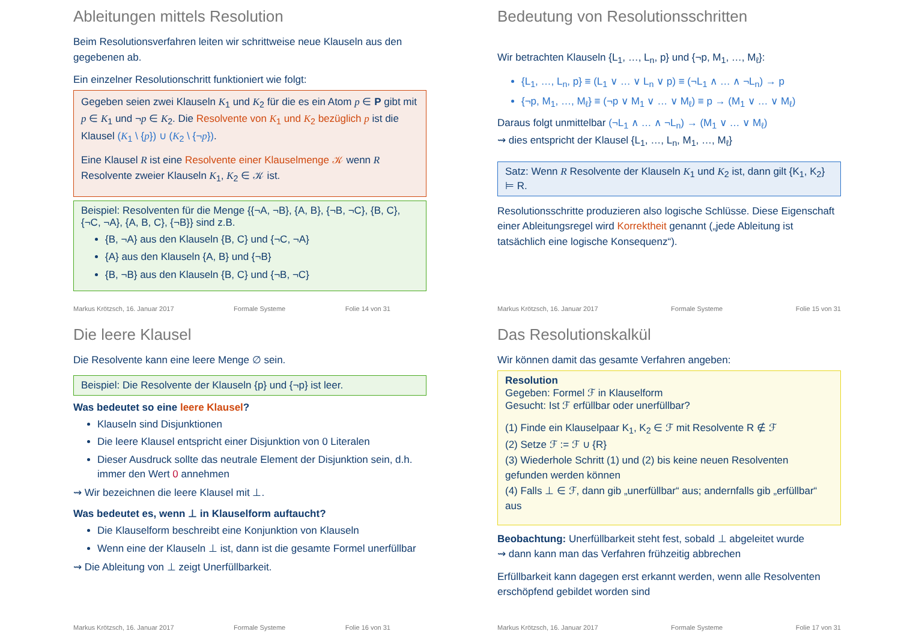Ableitungen mittels Resolution
Beim Resolutionsverfahren leiten wir schrittweise neue Klauseln aus den gegebenen ab.
Ein einzelner Resolutionschritt funktioniert wie folgt:
Gegeben seien zwei Klauseln K<sub>1</sub> und K<sub>2</sub> für die es ein Atom p ∈ P gibt mit p ∈ K<sub>1</sub> und ¬p ∈ K<sub>2</sub>. Die Resolvente von K<sub>1</sub> und K<sub>2</sub> bezüglich p ist die Klausel (K<sub>1</sub> \ {p}) ∪ (K<sub>2</sub> \ {¬p}).
Eine Klausel R ist eine Resolvente einer Klauselmenge 𝒦 wenn R Resolvente zweier Klauseln K<sub>1</sub>, K<sub>2</sub> ∈ 𝒦 ist.
Beispiel: Resolventen für die Menge {{¬A, ¬B}, {A, B}, {¬B, ¬C}, {B, C}, {¬C, ¬A}, {A, B, C}, {¬B}} sind z.B.
{B, ¬A} aus den Klauseln {B, C} und {¬C, ¬A}
{A} aus den Klauseln {A, B} und {¬B}
{B, ¬B} aus den Klauseln {B, C} und {¬B, ¬C}
Markus Krötzsch, 16. Januar 2017 Formale Systeme Folie 14 von 31
Bedeutung von Resolutionsschritten
Wir betrachten Klauseln {L<sub>1</sub>, …, L<sub>n</sub>, p} und {¬p, M<sub>1</sub>, …, M<sub>ℓ</sub>}:
{L<sub>1</sub>, …, L<sub>n</sub>, p} ≡ (L<sub>1</sub> ∨ … ∨ L<sub>n</sub> ∨ p) ≡ (¬L<sub>1</sub> ∧ … ∧ ¬L<sub>n</sub>) → p
{¬p, M<sub>1</sub>, …, M<sub>ℓ</sub>} ≡ (¬p ∨ M<sub>1</sub> ∨ … ∨ M<sub>ℓ</sub>) ≡ p → (M<sub>1</sub> ∨ … ∨ M<sub>ℓ</sub>)
Daraus folgt unmittelbar (¬L<sub>1</sub> ∧ … ∧ ¬L<sub>n</sub>) → (M<sub>1</sub> ∨ … ∨ M<sub>ℓ</sub>)
⇝ dies entspricht der Klausel {L<sub>1</sub>, …, L<sub>n</sub>, M<sub>1</sub>, …, M<sub>ℓ</sub>}
Satz: Wenn R Resolvente der Klauseln K<sub>1</sub> und K<sub>2</sub> ist, dann gilt {K<sub>1</sub>, K<sub>2</sub>} ⊨ R.
Resolutionsschritte produzieren also logische Schlüsse. Diese Eigenschaft einer Ableitungsregel wird Korrektheit genannt („jede Ableitung ist tatsächlich eine logische Konsequenz“).
Markus Krötzsch, 16. Januar 2017 Formale Systeme Folie 15 von 31
Die leere Klausel
Die Resolvente kann eine leere Menge ∅ sein.
Beispiel: Die Resolvente der Klauseln {p} und {¬p} ist leer.
Was bedeutet so eine leere Klausel?
Klauseln sind Disjunktionen
Die leere Klausel entspricht einer Disjunktion von 0 Literalen
Dieser Ausdruck sollte das neutrale Element der Disjunktion sein, d.h. immer den Wert 0 annehmen
⇝ Wir bezeichnen die leere Klausel mit ⊥.
Was bedeutet es, wenn ⊥ in Klauselform auftaucht?
Die Klauselform beschreibt eine Konjunktion von Klauseln
Wenn eine der Klauseln ⊥ ist, dann ist die gesamte Formel unerfüllbar
⇝ Die Ableitung von ⊥ zeigt Unerfüllbarkeit.
Markus Krötzsch, 16. Januar 2017 Formale Systeme Folie 16 von 31
Das Resolutionskalkül
Wir können damit das gesamte Verfahren angeben:
Resolution
Gegeben: Formel ℱ in Klauselform
Gesucht: Ist ℱ erfüllbar oder unerfüllbar?
(1) Finde ein Klauselpaar K<sub>1</sub>, K<sub>2</sub> ∈ ℱ mit Resolvente R ∉ ℱ
(2) Setze ℱ := ℱ ∪ {R}
(3) Wiederhole Schritt (1) und (2) bis keine neuen Resolventen gefunden werden können
(4) Falls ⊥ ∈ ℱ, dann gib „unerfüllbar“ aus; andernfalls gib „erfüllbar“ aus
Beobachtung: Unerfüllbarkeit steht fest, sobald ⊥ abgeleitet wurde
⇝ dann kann man das Verfahren frühzeitig abbrechen
Erfüllbarkeit kann dagegen erst erkannt werden, wenn alle Resolventen erschöpfend gebildet worden sind
Markus Krötzsch, 16. Januar 2017 Formale Systeme Folie 17 von 31